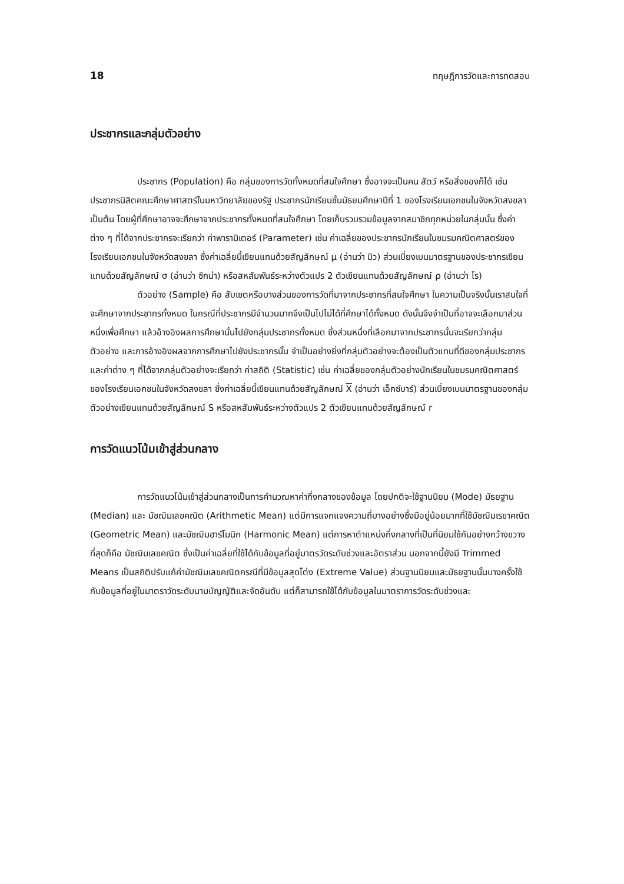18 ทฤษฎีการวัดและการทดสอบ
ประชากรและกลุ่มตัวอย่าง
ประชากร (Population) คือ กลุ่มของการวัดทั้งหมดที่สนใจศึกษา ซึ่งอาจจะเป็นคน สัตว์ หรือสิ่งของก็ได้ เช่น ประชากรนิสิตคณะศึกษาศาสตร์ในมหาวิทยาลัยของรัฐ ประชากรนักเรียนชั้นมัธยมศึกษาปีที่ 1 ของโรงเรียนเอกชนในจังหวัดสงขลา เป็นต้น โดยผู้ที่ศึกษาอาจจะศึกษาจากประชากรทั้งหมดที่สนใจศึกษา โดยเก็บรวบรวมข้อมูลจากสมาชิกทุกหน่วยในกลุ่มนั้น ซึ่งค่าต่าง ๆ ที่ได้จากประชากรจะเรียกว่า ค่าพารามิเตอร์ (Parameter) เช่น ค่าเฉลี่ยของประชากรนักเรียนในชมรมคณิตศาสตร์ของโรงเรียนเอกชนในจังหวัดสงขลา ซึ่งค่าเฉลี่ยนี้เขียนแทนด้วยสัญลักษณ์ μ (อ่านว่า มิว) ส่วนเบี่ยงเบนมาตรฐานของประชากรเขียนแทนด้วยสัญลักษณ์ σ (อ่านว่า ซิกม่า) หรือสหสัมพันธ์ระหว่างตัวแปร 2 ตัวเขียนแทนด้วยสัญลักษณ์ ρ (อ่านว่า โร)
ตัวอย่าง (Sample) คือ สับเซตหรือบางส่วนของการวัดที่มาจากประชากรที่สนใจศึกษา ในความเป็นจริงนั้นเราสนใจที่จะศึกษาจากประชากรทั้งหมด ในกรณีที่ประชากรมีจำนวนมากจึงเป็นไปไม่ได้ที่ศึกษาได้ทั้งหมด ดังนั้นจึงจำเป็นที่อาจจะเลือกมาส่วนหนึ่งเพื่อศึกษา แล้วอ้างอิงผลการศึกษานั้นไปยังกลุ่มประชากรทั้งหมด ซึ่งส่วนหนึ่งที่เลือกมาจากประชากรนั้นจะเรียกว่ากลุ่มตัวอย่าง และการอ้างอิงผลจากการศึกษาไปยังประชากรนั้น จำเป็นอย่างยิ่งที่กลุ่มตัวอย่างจะต้องเป็นตัวแทนที่ดีของกลุ่มประชากร และค่าต่าง ๆ ที่ได้จากกลุ่มตัวอย่างจะเรียกว่า ค่าสถิติ (Statistic) เช่น ค่าเฉลี่ยของกลุ่มตัวอย่างนักเรียนในชมรมคณิตศาสตร์ของโรงเรียนเอกชนในจังหวัดสงขลา ซึ่งค่าเฉลี่ยนี้เขียนแทนด้วยสัญลักษณ์ X (อ่านว่า เอ็กซ์บาร์) ส่วนเบี่ยงเบนมาตรฐานของกลุ่มตัวอย่างเขียนแทนด้วยสัญลักษณ์ S หรือสหสัมพันธ์ระหว่างตัวแปร 2 ตัวเขียนแทนด้วยสัญลักษณ์ r
การวัดแนวโน้มเข้าสู่ส่วนกลาง
การวัดแนวโน้มเข้าสู่ส่วนกลางเป็นการคำนวณหาค่ากึ่งกลางของข้อมูล โดยปกติจะใช้ฐานนิยม (Mode) มัธยฐาน (Median) และ มัชฌิมเลขคณิต (Arithmetic Mean) แต่มีการแจกแจงความถี่บางอย่างซึ่งมีอยู่น้อยมากที่ใช้มัชฌิมเรขาคณิต (Geometric Mean) และมัชฌิมฮาร์โมนิก (Harmonic Mean) แต่การหาตำแหน่งกึ่งกลางที่เป็นที่นิยมใช้กันอย่างกว้างขวางที่สุดก็คือ มัชฌิมเลขคณิต ซึ่งเป็นค่าเฉลี่ยที่ใช้ได้กับข้อมูลที่อยู่มาตรวัดระดับช่วงและอัตราส่วน นอกจากนี้ยังมี Trimmed Means เป็นสถิติปรับแก้ค่ามัชฌิมเลขคณิตกรณีที่มีข้อมูลสุดโต่ง (Extreme Value) ส่วนฐานนิยมและมัธยฐานนั้นบางครั้งใช้กับข้อมูลที่อยู่ในมาตราวัดระดับนามบัญญัติและจัดอันดับ แต่ก็สามารถใช้ได้กับข้อมูลในมาตราการวัดระดับช่วงและ